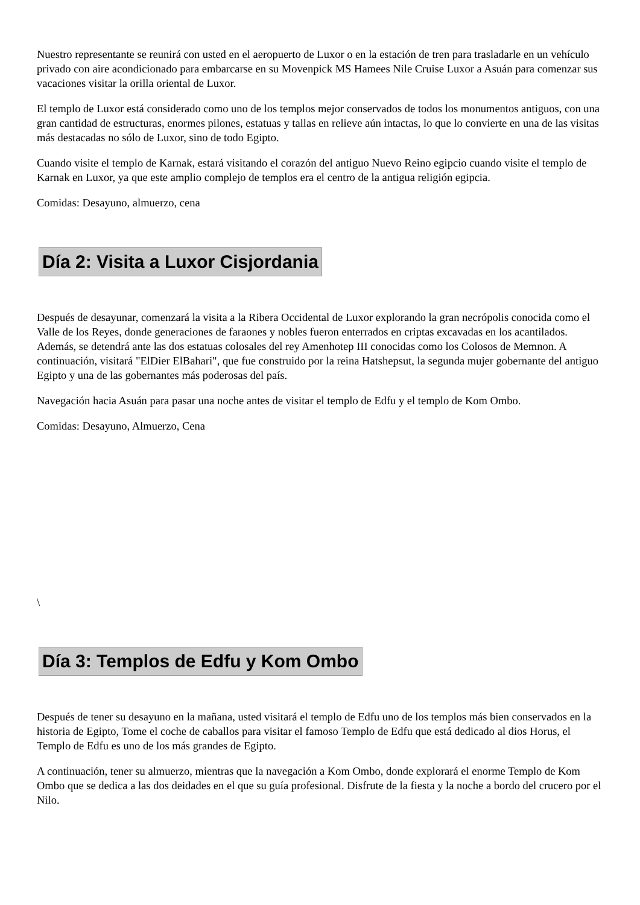Nuestro representante se reunirá con usted en el aeropuerto de Luxor o en la estación de tren para trasladarle en un vehículo privado con aire acondicionado para embarcarse en su Movenpick MS Hamees Nile Cruise Luxor a Asuán para comenzar sus vacaciones visitar la orilla oriental de Luxor.
El templo de Luxor está considerado como uno de los templos mejor conservados de todos los monumentos antiguos, con una gran cantidad de estructuras, enormes pilones, estatuas y tallas en relieve aún intactas, lo que lo convierte en una de las visitas más destacadas no sólo de Luxor, sino de todo Egipto.
Cuando visite el templo de Karnak, estará visitando el corazón del antiguo Nuevo Reino egipcio cuando visite el templo de Karnak en Luxor, ya que este amplio complejo de templos era el centro de la antigua religión egipcia.
Comidas: Desayuno, almuerzo, cena
Día 2: Visita a Luxor Cisjordania
Después de desayunar, comenzará la visita a la Ribera Occidental de Luxor explorando la gran necrópolis conocida como el Valle de los Reyes, donde generaciones de faraones y nobles fueron enterrados en criptas excavadas en los acantilados. Además, se detendrá ante las dos estatuas colosales del rey Amenhotep III conocidas como los Colosos de Memnon. A continuación, visitará "ElDier ElBahari", que fue construido por la reina Hatshepsut, la segunda mujer gobernante del antiguo Egipto y una de las gobernantes más poderosas del país.
Navegación hacia Asuán para pasar una noche antes de visitar el templo de Edfu y el templo de Kom Ombo.
Comidas: Desayuno, Almuerzo, Cena
\
Día 3: Templos de Edfu y Kom Ombo
Después de tener su desayuno en la mañana, usted visitará el templo de Edfu uno de los templos más bien conservados en la historia de Egipto, Tome el coche de caballos para visitar el famoso Templo de Edfu que está dedicado al dios Horus, el Templo de Edfu es uno de los más grandes de Egipto.
A continuación, tener su almuerzo, mientras que la navegación a Kom Ombo, donde explorará el enorme Templo de Kom Ombo que se dedica a las dos deidades en el que su guía profesional. Disfrute de la fiesta y la noche a bordo del crucero por el Nilo.